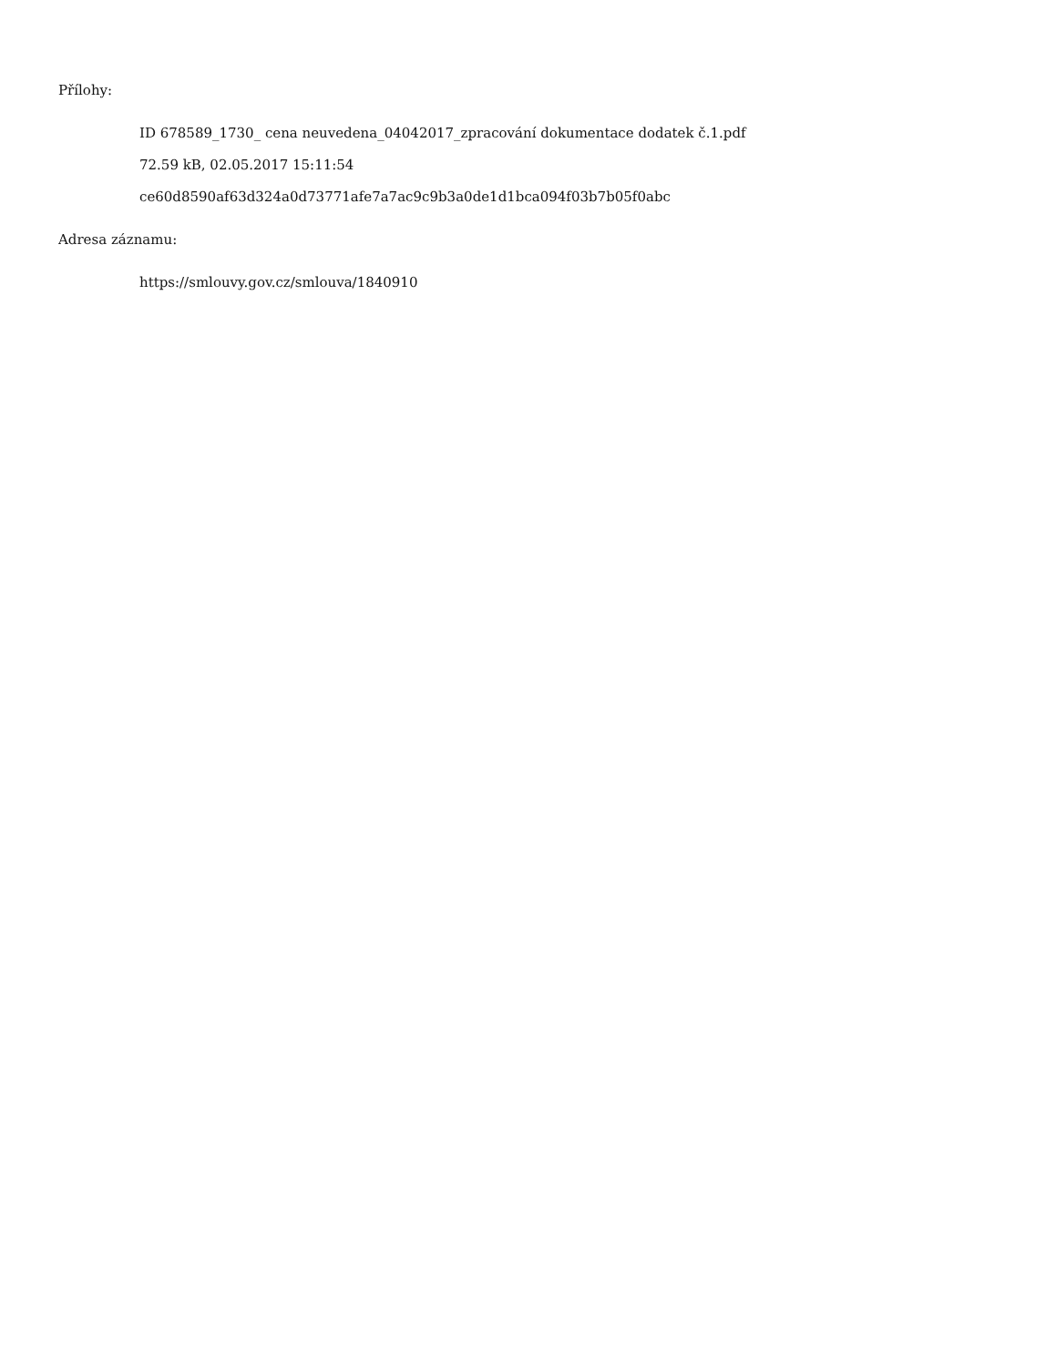Přílohy:
ID 678589_1730_ cena neuvedena_04042017_zpracování dokumentace dodatek č.1.pdf
72.59 kB, 02.05.2017 15:11:54
ce60d8590af63d324a0d73771afe7a7ac9c9b3a0de1d1bca094f03b7b05f0abc
Adresa záznamu:
https://smlouvy.gov.cz/smlouva/1840910